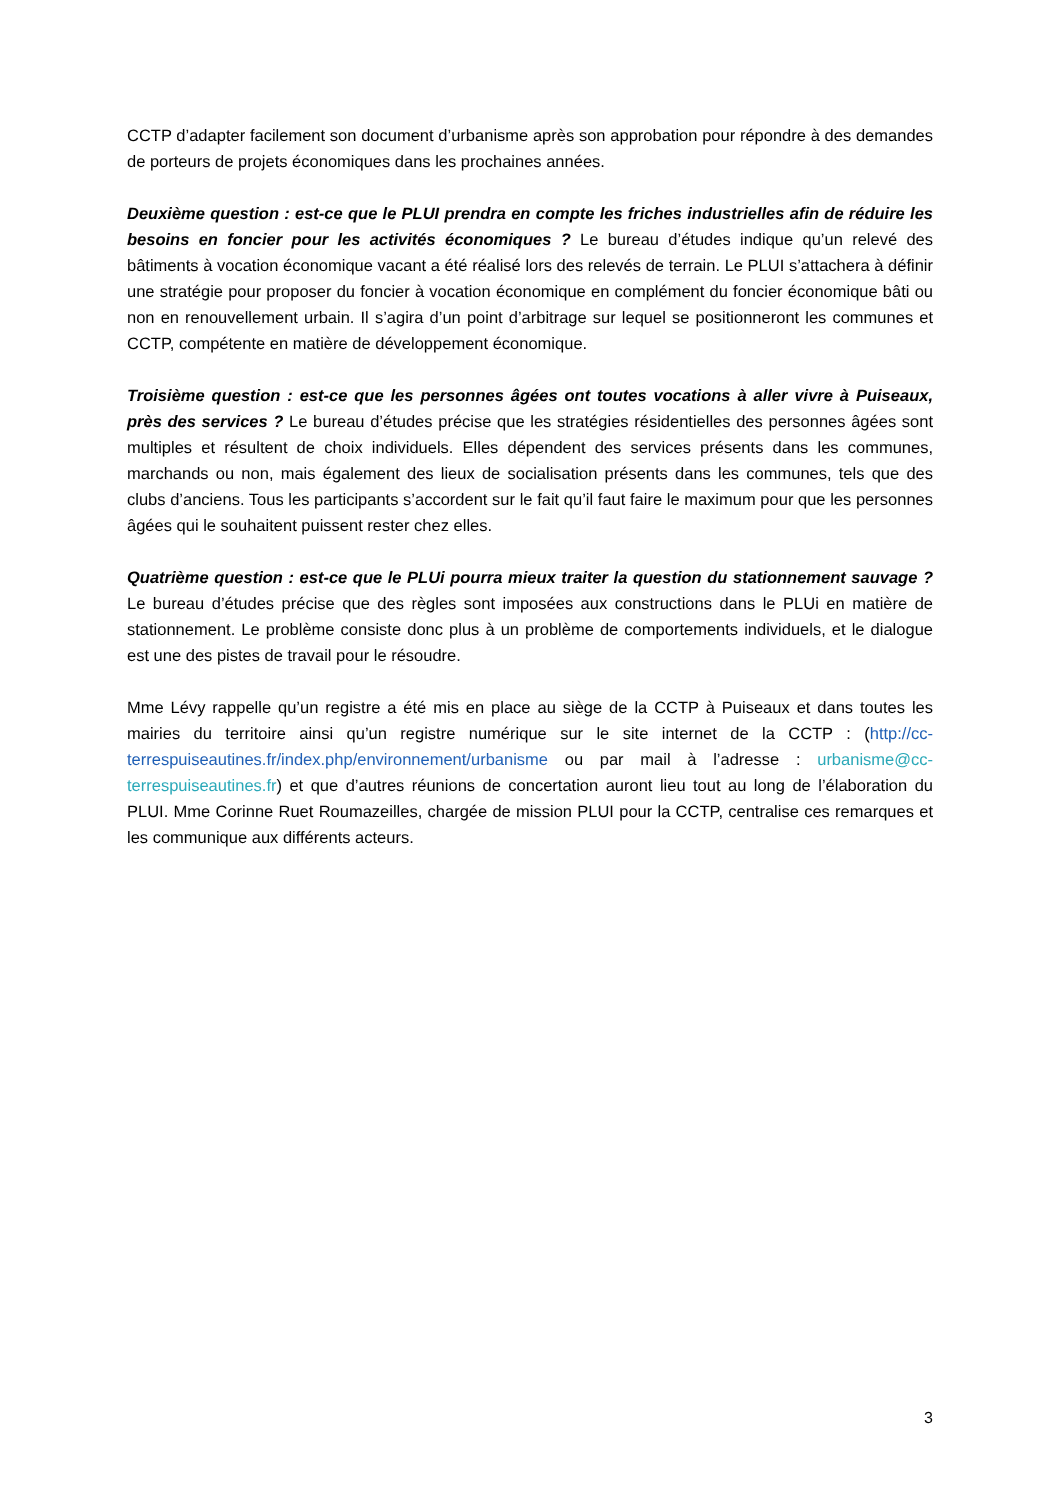CCTP d’adapter facilement son document d’urbanisme après son approbation pour répondre à des demandes de porteurs de projets économiques dans les prochaines années.
Deuxième question : est-ce que le PLUI prendra en compte les friches industrielles afin de réduire les besoins en foncier pour les activités économiques ? Le bureau d’études indique qu’un relevé des bâtiments à vocation économique vacant a été réalisé lors des relevés de terrain. Le PLUI s’attachera à définir une stratégie pour proposer du foncier à vocation économique en complément du foncier économique bâti ou non en renouvellement urbain. Il s’agira d’un point d’arbitrage sur lequel se positionneront les communes et CCTP, compétente en matière de développement économique.
Troisième question : est-ce que les personnes âgées ont toutes vocations à aller vivre à Puiseaux, près des services ? Le bureau d’études précise que les stratégies résidentielles des personnes âgées sont multiples et résultent de choix individuels. Elles dépendent des services présents dans les communes, marchands ou non, mais également des lieux de socialisation présents dans les communes, tels que des clubs d’anciens. Tous les participants s’accordent sur le fait qu’il faut faire le maximum pour que les personnes âgées qui le souhaitent puissent rester chez elles.
Quatrième question : est-ce que le PLUi pourra mieux traiter la question du stationnement sauvage ? Le bureau d’études précise que des règles sont imposées aux constructions dans le PLUi en matière de stationnement. Le problème consiste donc plus à un problème de comportements individuels, et le dialogue est une des pistes de travail pour le résoudre.
Mme Lévy rappelle qu’un registre a été mis en place au siège de la CCTP à Puiseaux et dans toutes les mairies du territoire ainsi qu’un registre numérique sur le site internet de la CCTP : (http://cc-terrespuiseautines.fr/index.php/environnement/urbanisme ou par mail à l’adresse : urbanisme@cc-terrespuiseautines.fr) et que d’autres réunions de concertation auront lieu tout au long de l’élaboration du PLUI. Mme Corinne Ruet Roumazeilles, chargée de mission PLUI pour la CCTP, centralise ces remarques et les communique aux différents acteurs.
3